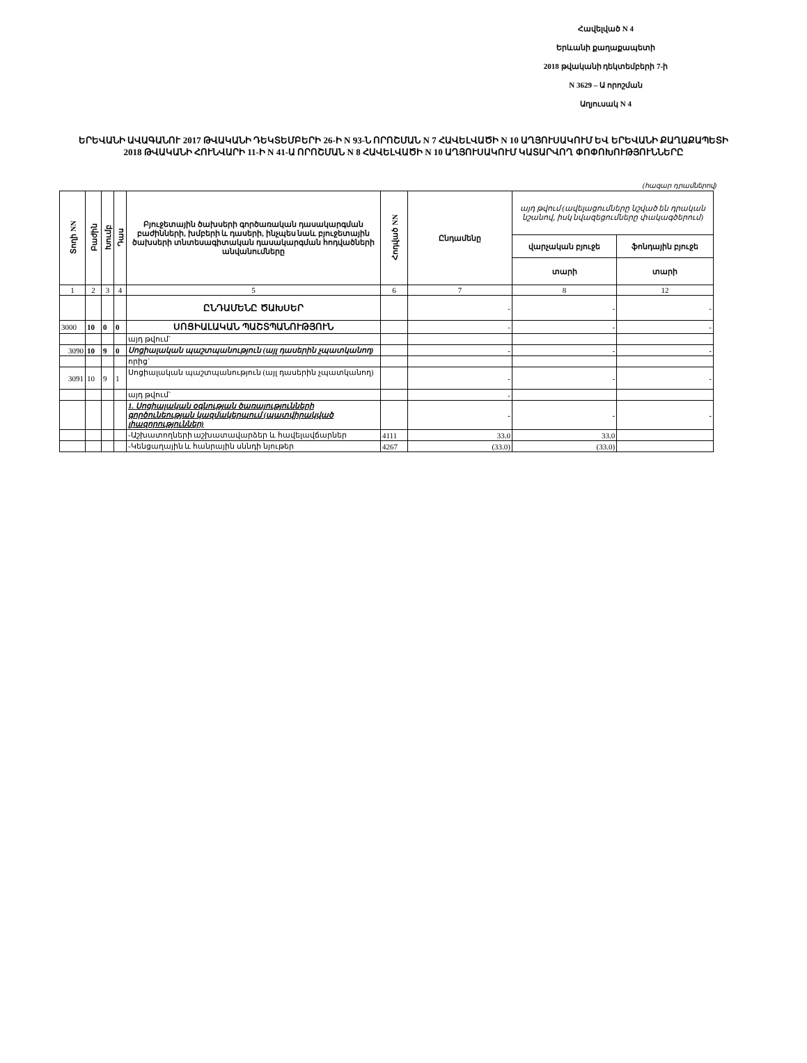Հավելված N 4
Երևանի քաղաքապետի
2018 թվականի դեկտեմբերի 7-ի
N 3629 – Ա որոշման
Աղյուսակ N 4
ԵՐԵՎԱՆԻ ԱՎԱԳԱՆՈՒ 2017 ԹՎԱԿԱՆԻ ԴԵԿՏԵՄԲԵՐԻ 26-Ի N 93-Ն ՈՐՈՇՄԱՆ N 7 ՀԱՎԵԼՎԱԾԻ N 10 ԱՂՅՈՒՍԱԿՈՒՄ ԵՎ ԵՐԵՎԱՆԻ ՔԱՂԱՔԱՊԵՏԻ 2018 ԹՎԱԿԱՆԻ ՀՈՒՆՎԱՐԻ 11-Ի N 41-Ա ՈՐՈՇՄԱՆ N 8 ՀԱՎԵԼՎԱԾԻ N 10 ԱՂՅՈՒՍԱԿՈՒՄ ԿԱՏԱՐՎՈՂ ՓՈՓՈԽՈՒԹՅՈՒՆՆԵՐԸ
(հազար դրամներով)
| Տողի NN | Բաժին | Խումբ | Դաս | Բյուջետային ծախսերի գործառական դասակարգման բաժինների, խմբերի և դասերի, ինչպես նաև բյուջետային ծախսերի տնտեսագիտական դասակարգման հոդվածների անվանումները | Հոդված NN | Ընդամենը | այդ թվում (ավելացումները նշված են դրական նշանով, իսկ նվազեցումները փակագծերում) | |
| --- | --- | --- | --- | --- | --- | --- | --- | --- |
| | | | | | | | վարչական բյուջե | ֆոնդային բյուջե |
| | | | | | | | տարի | տարի |
| 1 | 2 | 3 | 4 | 5 | 6 | 7 | 8 | 12 |
| | | | | ԸՆԴԱՄԵՆԸ ԾԱԽՍԵՐ | | - | - | - |
| 3000 | 10 | 0 | 0 | ՍՈՑԻԱԼԱԿԱՆ ՊԱՇՏՊԱՆՈՒԹՅՈՒՆ | | - | - | - |
| | | | | այդ թվում` | | | | |
| 3090 | 10 | 9 | 0 | Սոցիալական պաշտպանություն (այլ դասերին չպատկանող) | | - | - | - |
| | | | | որից` | | | | |
| 3091 | 10 | 9 | 1 | Սոցիալական պաշտպանություն (այլ դասերին չպատկանող) | | - | - | - |
| | | | | այդ թվում` | | - | | |
| | | | | 1. Սոցիալական օգնության ծառայությունների գործունեության կազմակերպում (պատվիրակված լիազորություններ) | | - | - | - |
| | | | | -Աշխատողների աշխատավարձեր և հավելավճարներ | 4111 | 33.0 | 33.0 | |
| | | | | -Կենցաղային և հանրային սննդի նյութեր | 4267 | (33.0) | (33.0) | |